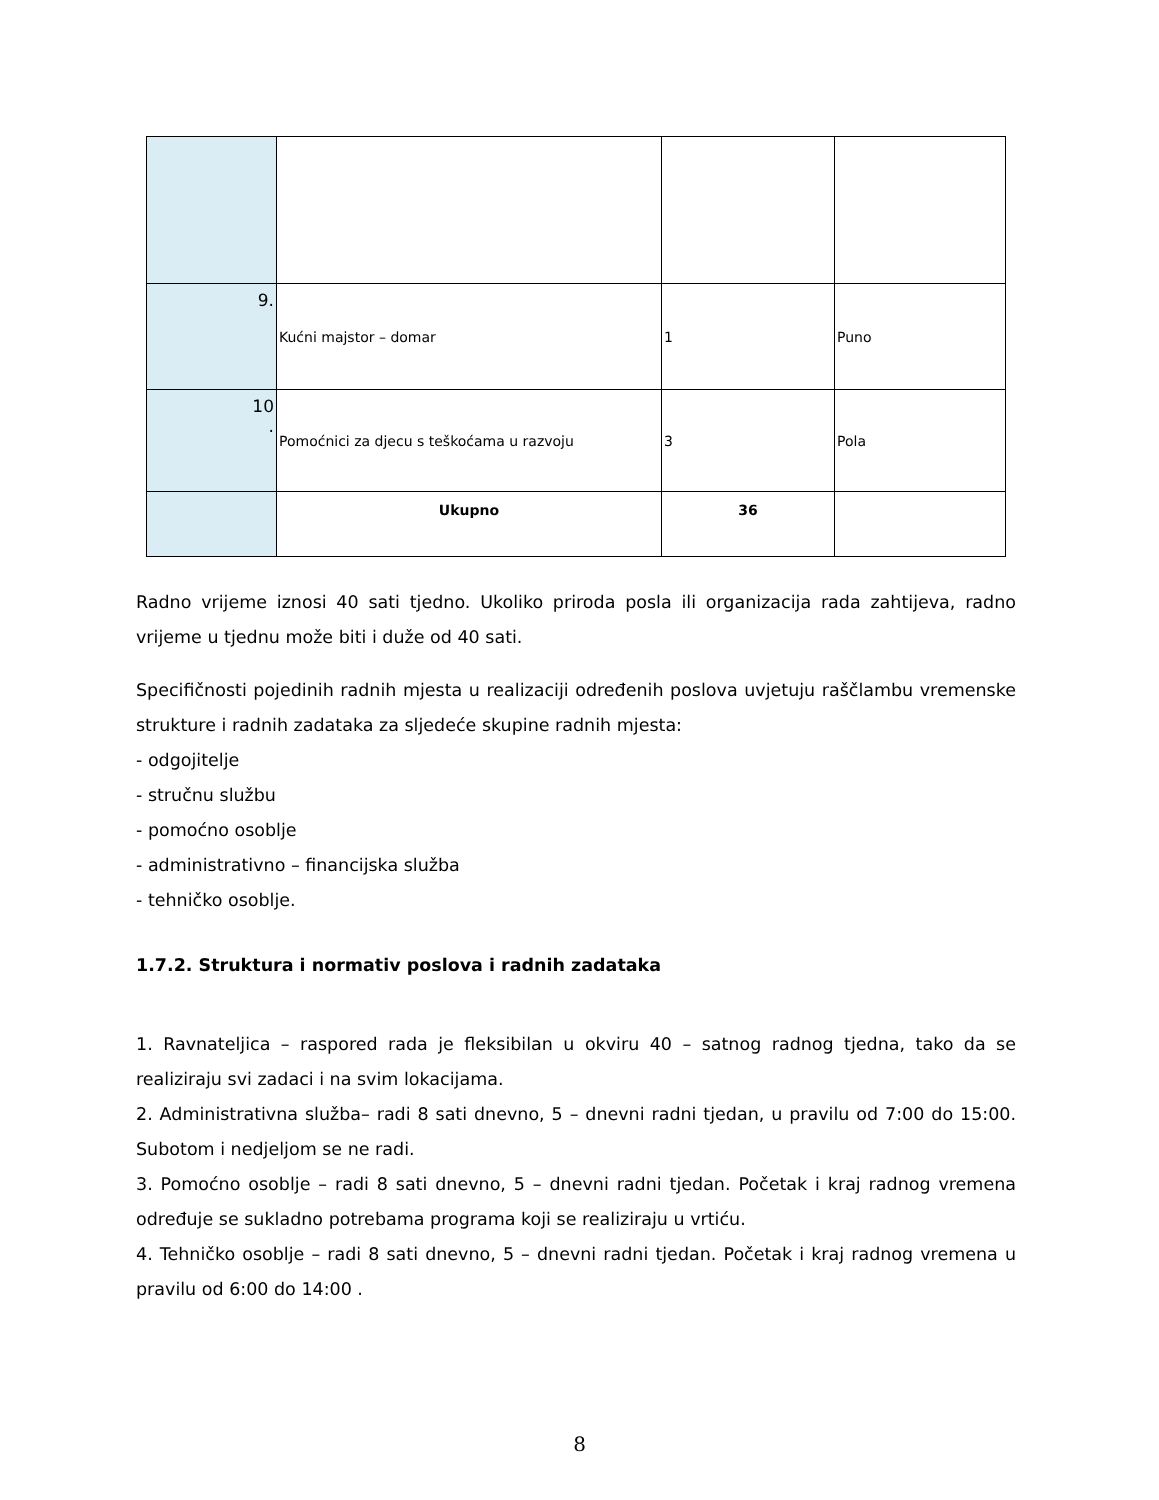| 9. | Kućni majstor – domar | 1 | Puno |
| 10 . | Pomoćnici za djecu s teškoćama u razvoju | 3 | Pola |
| | Ukupno | 36 | |
Radno vrijeme iznosi 40 sati tjedno. Ukoliko priroda posla ili organizacija rada zahtijeva, radno vrijeme u tjednu može biti i duže od 40 sati.
Specifičnosti pojedinih radnih mjesta u realizaciji određenih poslova uvjetuju raščlambu vremenske strukture i radnih zadataka za sljedeće skupine radnih mjesta:
- odgojitelje
- stručnu službu
- pomoćno osoblje
- administrativno – financijska služba
- tehničko osoblje.
1.7.2. Struktura i normativ poslova i radnih zadataka
1. Ravnateljica – raspored rada je fleksibilan u okviru 40 – satnog radnog tjedna, tako da se realiziraju svi zadaci i na svim lokacijama.
2. Administrativna služba– radi 8 sati dnevno, 5 – dnevni radni tjedan, u pravilu od 7:00 do 15:00. Subotom i nedjeljom se ne radi.
3. Pomoćno osoblje – radi 8 sati dnevno, 5 – dnevni radni tjedan. Početak i kraj radnog vremena određuje se sukladno potrebama programa koji se realiziraju u vrtiću.
4. Tehničko osoblje – radi 8 sati dnevno, 5 – dnevni radni tjedan. Početak i kraj radnog vremena u pravilu od 6:00 do 14:00 .
8